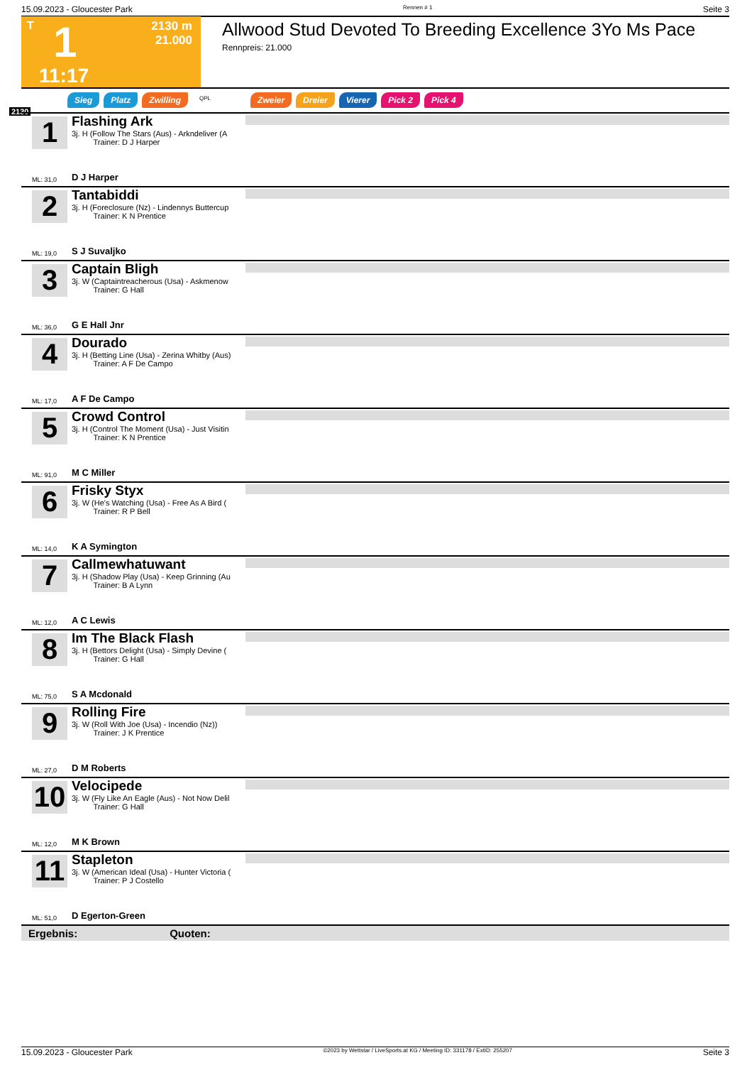15.09.2023 - Gloucester Park Rennen # 1 Seite 3
T 1 2130 m
21.000
11:17
Allwood Stud Devoted To Breeding Excellence 3Yo Ms Pace
Rennpreis: 21.000
Sieg Platz Zwilling QPL Zweier Dreier Vierer Pick 2 Pick 4
2130
1
Flashing Ark
3j. H (Follow The Stars (Aus) - Arkndeliver (A
Trainer: D J Harper
ML: 31,0 D J Harper
2
Tantabiddi
3j. H (Foreclosure (Nz) - Lindennys Buttercup
Trainer: K N Prentice
ML: 19,0 S J Suvaljko
3
Captain Bligh
3j. W (Captaintreacherous (Usa) - Askmenow
Trainer: G Hall
ML: 36,0 G E Hall Jnr
4
Dourado
3j. H (Betting Line (Usa) - Zerina Whitby (Aus)
Trainer: A F De Campo
ML: 17,0 A F De Campo
5
Crowd Control
3j. H (Control The Moment (Usa) - Just Visitin
Trainer: K N Prentice
ML: 91,0 M C Miller
6
Frisky Styx
3j. W (He's Watching (Usa) - Free As A Bird (
Trainer: R P Bell
ML: 14,0 K A Symington
7
Callmewhatuwant
3j. H (Shadow Play (Usa) - Keep Grinning (Au
Trainer: B A Lynn
ML: 12,0 A C Lewis
8
Im The Black Flash
3j. H (Bettors Delight (Usa) - Simply Devine (
Trainer: G Hall
ML: 75,0 S A Mcdonald
9
Rolling Fire
3j. W (Roll With Joe (Usa) - Incendio (Nz))
Trainer: J K Prentice
ML: 27,0 D M Roberts
10
Velocipede
3j. W (Fly Like An Eagle (Aus) - Not Now Delil
Trainer: G Hall
ML: 12,0 M K Brown
11
Stapleton
3j. W (American Ideal (Usa) - Hunter Victoria (
Trainer: P J Costello
ML: 51,0 D Egerton-Green
Ergebnis: Quoten:
15.09.2023 - Gloucester Park ©2023 by Wettstar / LiveSports.at KG / Meeting ID: 331178 / ExtID: 255207 Seite 3